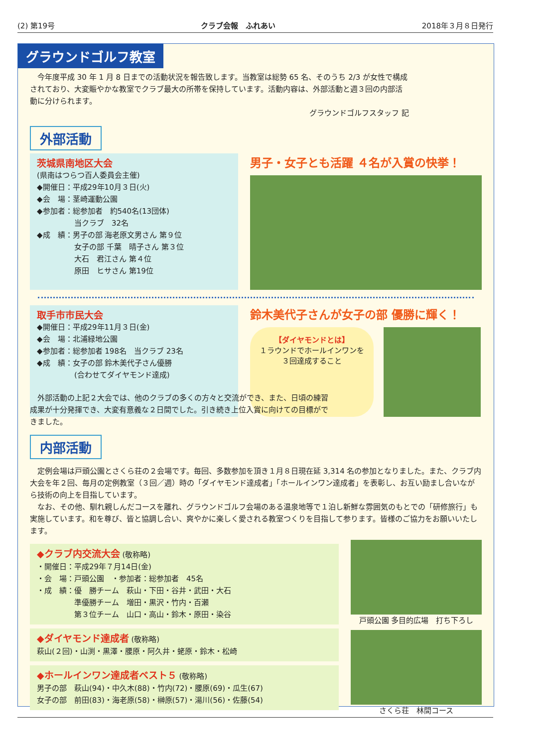(2) 第19号 クラブ会報　ふれあい 2018年３月８日発行
グラウンドゴルフ教室
　今年度平成 30 年 1 月 8 日までの活動状況を報告致します。当教室は総勢 65 名、そのうち 2/3 が女性で構成されており、大変賑やかな教室でクラブ最大の所帯を保持しています。活動内容は、外部活動と週３回の内部活動に分けられます。
グラウンドゴルフスタッフ 記
外部活動
茨城県南地区大会
(県南はつらつ百人委員会主催)
◆開催日：平成29年10月３日(火)
◆会　場：茎崎運動公園
◆参加者：総参加者　約540名(13団体)
　　　　　当クラブ　32名
◆成　績：男子の部 海老原文男さん 第９位
　　　　　女子の部 千葉　晴子さん 第３位
　　　　　大石　君江さん 第４位
　　　　　原田　ヒサさん 第19位
男子・女子とも活躍 ４名が入賞の快挙！
取手市市民大会
◆開催日：平成29年11月３日(金)
◆会　場：北浦緑地公園
◆参加者：総参加者 198名　当クラブ 23名
◆成　績：女子の部 鈴木美代子さん優勝
　　　　　(合わせてダイヤモンド達成)
鈴木美代子さんが女子の部 優勝に輝く！
【ダイヤモンドとは】
１ラウンドでホールインワンを３回達成すること
　外部活動の上記２大会では、他のクラブの多くの方々と交流ができ、また、日頃の練習成果が十分発揮でき、大変有意義な２日間でした。引き続き上位入賞に向けての目標ができました。
内部活動
　定例会場は戸頭公園とさくら荘の２会場です。毎回、多数参加を頂き１月８日現在延 3,314 名の参加となりました。また、クラブ内大会を年２回、毎月の定例教室（３回／週）時の「ダイヤモンド達成者」「ホールインワン達成者」を表彰し、お互い励まし合いながら技術の向上を目指しています。
　なお、その他、馴れ親しんだコースを離れ、グラウンドゴルフ会場のある温泉地等で１泊し新鮮な雰囲気のもとでの「研修旅行」も実施しています。和を尊び、皆と協調し合い、爽やかに楽しく愛される教室つくりを目指して参ります。皆様のご協力をお願いいたします。
◆クラブ内交流大会 (敬称略)
・開催日：平成29年７月14日(金)
・会　場：戸頭公園　・参加者：総参加者　45名
・成　績：優　勝チーム　萩山・下田・谷井・武田・大石
　　　　　準優勝チーム　増田・黒沢・竹内・百瀬
　　　　　第３位チーム　山口・高山・鈴木・原田・染谷
◆ダイヤモンド達成者 (敬称略)
萩山(２回)・山渕・黒澤・腰原・阿久井・蛯原・鈴木・松崎
◆ホールインワン達成者ベスト５ (敬称略)
男子の部　萩山(94)・中久木(88)・竹内(72)・腰原(69)・瓜生(67)
女子の部　前田(83)・海老原(58)・榊原(57)・湯川(56)・佐藤(54)
戸頭公園 多目的広場　打ち下ろし
さくら荘　林間コース